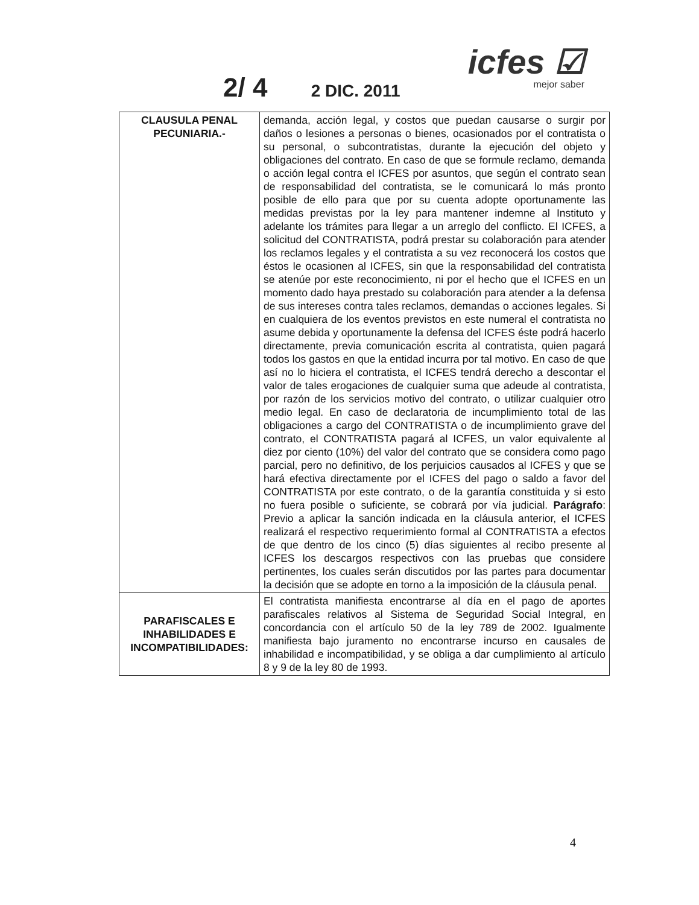2/ 4 2 DIC. 2011
icfes ☑
mejor saber
| CLAUSULA PENAL PECUNIARIA.- | demanda, acción legal, y costos que puedan causarse o surgir por daños o lesiones a personas o bienes, ocasionados por el contratista o su personal, o subcontratistas, durante la ejecución del objeto y obligaciones del contrato. En caso de que se formule reclamo, demanda o acción legal contra el ICFES por asuntos, que según el contrato sean de responsabilidad del contratista, se le comunicará lo más pronto posible de ello para que por su cuenta adopte oportunamente las medidas previstas por la ley para mantener indemne al Instituto y adelante los trámites para llegar a un arreglo del conflicto. El ICFES, a solicitud del CONTRATISTA, podrá prestar su colaboración para atender los reclamos legales y el contratista a su vez reconocerá los costos que éstos le ocasionen al ICFES, sin que la responsabilidad del contratista se atenúe por este reconocimiento, ni por el hecho que el ICFES en un momento dado haya prestado su colaboración para atender a la defensa de sus intereses contra tales reclamos, demandas o acciones legales. Si en cualquiera de los eventos previstos en este numeral el contratista no asume debida y oportunamente la defensa del ICFES éste podrá hacerlo directamente, previa comunicación escrita al contratista, quien pagará todos los gastos en que la entidad incurra por tal motivo. En caso de que así no lo hiciera el contratista, el ICFES tendrá derecho a descontar el valor de tales erogaciones de cualquier suma que adeude al contratista, por razón de los servicios motivo del contrato, o utilizar cualquier otro medio legal. En caso de declaratoria de incumplimiento total de las obligaciones a cargo del CONTRATISTA o de incumplimiento grave del contrato, el CONTRATISTA pagará al ICFES, un valor equivalente al diez por ciento (10%) del valor del contrato que se considera como pago parcial, pero no definitivo, de los perjuicios causados al ICFES y que se hará efectiva directamente por el ICFES del pago o saldo a favor del CONTRATISTA por este contrato, o de la garantía constituida y si esto no fuera posible o suficiente, se cobrará por vía judicial. Parágrafo : Previo a aplicar la sanción indicada en la cláusula anterior, el ICFES realizará el respectivo requerimiento formal al CONTRATISTA a efectos de que dentro de los cinco (5) días siguientes al recibo presente al ICFES los descargos respectivos con las pruebas que considere pertinentes, los cuales serán discutidos por las partes para documentar la decisión que se adopte en torno a la imposición de la cláusula penal. |
| PARAFISCALES E INHABILIDADES E INCOMPATIBILIDADES: | El contratista manifiesta encontrarse al día en el pago de aportes parafiscales relativos al Sistema de Seguridad Social Integral, en concordancia con el artículo 50 de la ley 789 de 2002. Igualmente manifiesta bajo juramento no encontrarse incurso en causales de inhabilidad e incompatibilidad, y se obliga a dar cumplimiento al artículo 8 y 9 de la ley 80 de 1993. |
4